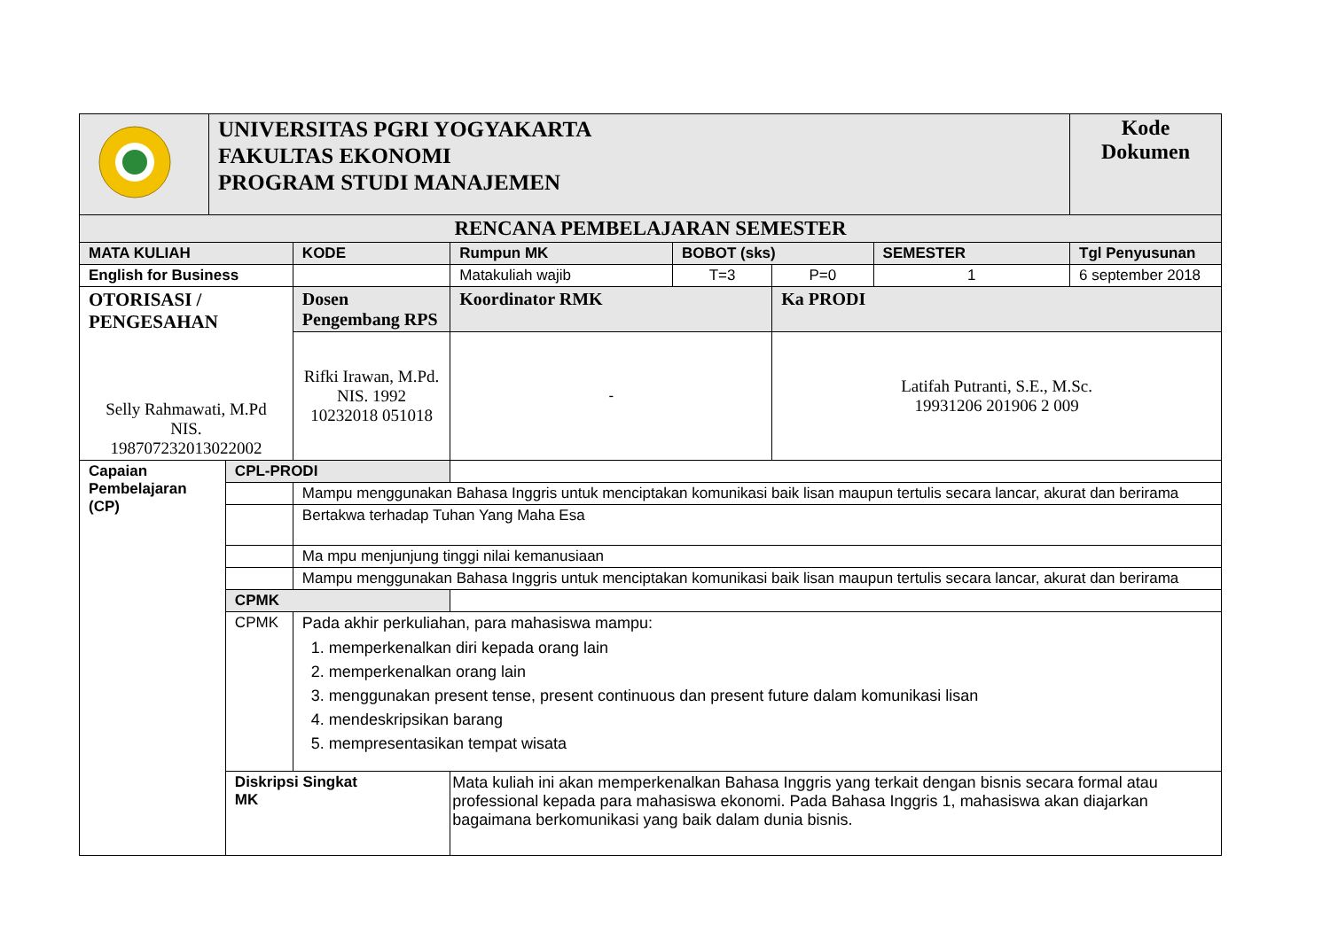| | UNIVERSITAS PGRI YOGYAKARTA FAKULTAS EKONOMI PROGRAM STUDI MANAJEMEN | | | | | | | Kode Dokumen |
| RENCANA PEMBELAJARAN SEMESTER | | | | | | | | |
| MATA KULIAH | | | KODE | Rumpun MK | BOBOT (sks) | | SEMESTER | Tgl Penyusunan |
| English for Business | | | | Matakuliah wajib | T=3 | P=0 | 1 | 6 september 2018 |
| OTORISASI / PENGESAHAN Selly Rahmawati, M.Pd NIS. 198707232013022002 | | | Dosen Pengembang RPS | Koordinator RMK | | Ka PRODI | | |
| | | | Rifki Irawan, M.Pd. NIS. 1992 10232018 051018 | - | | Latifah Putranti, S.E., M.Sc. 19931206 201906 2 009 | | |
| Capaian Pembelajaran (CP) | | CPL-PRODI | | | | | | |
| | | | Mampu menggunakan Bahasa Inggris untuk menciptakan komunikasi baik lisan maupun tertulis secara lancar, akurat dan berirama | | | | | |
| | | | Bertakwa terhadap Tuhan Yang Maha Esa | | | | | |
| | | | Ma mpu menjunjung tinggi nilai kemanusiaan | | | | | |
| | | | Mampu menggunakan Bahasa Inggris untuk menciptakan komunikasi baik lisan maupun tertulis secara lancar, akurat dan berirama | | | | | |
| | | CPMK | | | | | | |
| | | CPMK | Pada akhir perkuliahan, para mahasiswa mampu: 1. memperkenalkan diri kepada orang lain 2. memperkenalkan orang lain 3. menggunakan present tense, present continuous dan present future dalam komunikasi lisan 4. mendeskripsikan barang 5. mempresentasikan tempat wisata | | | | | |
| | | Diskripsi Singkat MK | | Mata kuliah ini akan memperkenalkan Bahasa Inggris yang terkait dengan bisnis secara formal atau professional kepada para mahasiswa ekonomi. Pada Bahasa Inggris 1, mahasiswa akan diajarkan bagaimana berkomunikasi yang baik dalam dunia bisnis. | | | | |